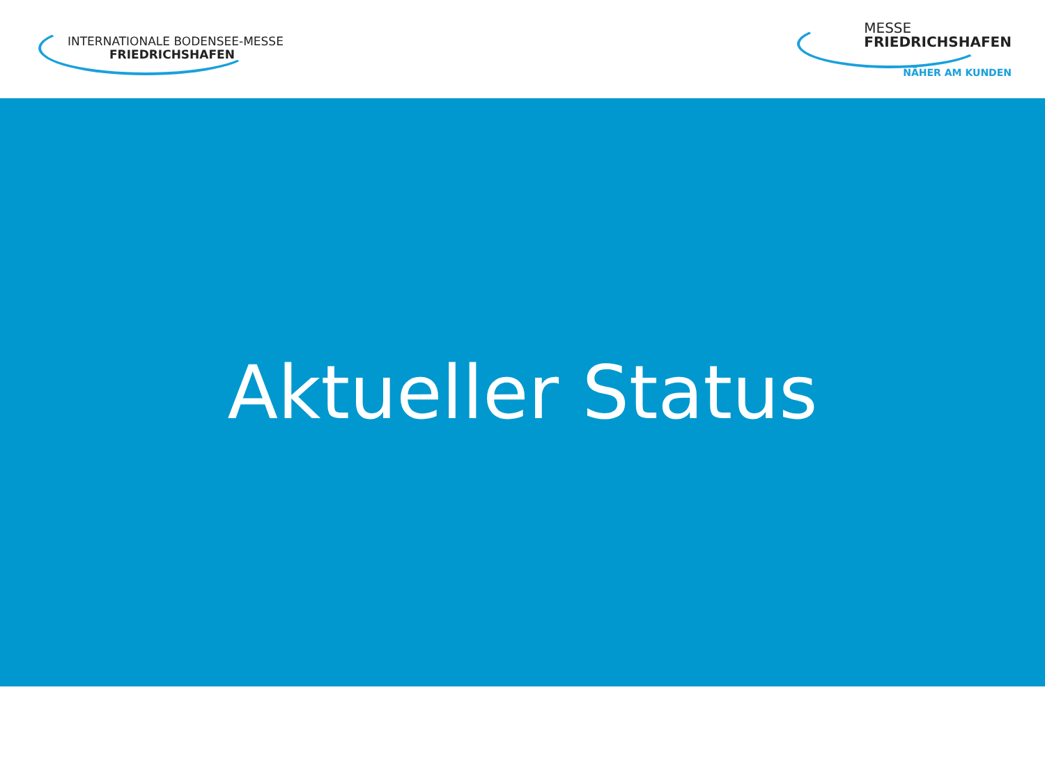INTERNATIONALE BODENSEE-MESSE
FRIEDRICHSHAFEN
MESSE
FRIEDRICHSHAFEN
NÄHER AM KUNDEN
Aktueller Status